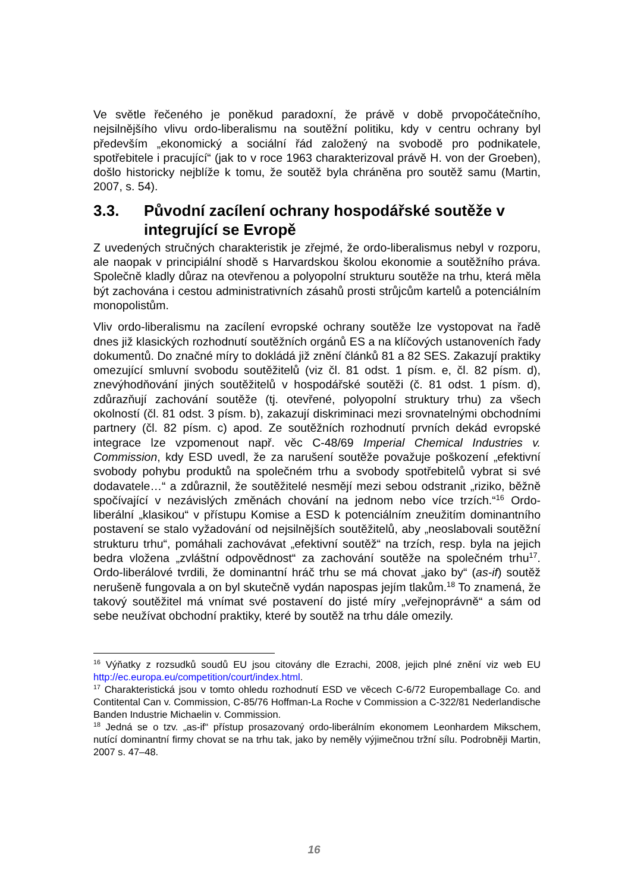Ve světle řečeného je poněkud paradoxní, že právě v době prvopočátečního, nejsilnějšího vlivu ordo-liberalismu na soutěžní politiku, kdy v centru ochrany byl především „ekonomický a sociální řád založený na svobodě pro podnikatele, spotřebitele i pracující“ (jak to v roce 1963 charakterizoval právě H. von der Groeben), došlo historicky nejblíže k tomu, že soutěž byla chráněna pro soutěž samu (Martin, 2007, s. 54).
3.3. Původní zacílení ochrany hospodářské soutěže v integrující se Evropě
Z uvedených stručných charakteristik je zřejmé, že ordo-liberalismus nebyl v rozporu, ale naopak v principiální shodě s Harvardskou školou ekonomie a soutěžního práva. Společně kladly důraz na otevřenou a polyopolní strukturu soutěže na trhu, která měla být zachována i cestou administrativních zásahů prosti strůjcům kartelů a potenciálním monopolistům.
Vliv ordo-liberalismu na zacílení evropské ochrany soutěže lze vystopovat na řadě dnes již klasických rozhodnutí soutěžních orgánů ES a na klíčových ustanoveních řady dokumentů. Do značné míry to dokládá již znění článků 81 a 82 SES. Zakazují praktiky omezující smluvní svobodu soutěžitelů (viz čl. 81 odst. 1 písm. e, čl. 82 písm. d), znevýhodňování jiných soutěžitelů v hospodářské soutěži (č. 81 odst. 1 písm. d), zdůrazňují zachování soutěže (tj. otevřené, polyopolní struktury trhu) za všech okolností (čl. 81 odst. 3 písm. b), zakazují diskriminaci mezi srovnatelnými obchodními partnery (čl. 82 písm. c) apod. Ze soutěžních rozhodnutí prvních dekád evropské integrace lze vzpomenout např. věc C-48/69 Imperial Chemical Industries v. Commission, kdy ESD uvedl, že za narušení soutěže považuje poškození „efektivní svobody pohybu produktů na společném trhu a svobody spotřebitelů vybrat si své dodavatele…“ a zdůraznil, že soutěžitelé nesmějí mezi sebou odstranit „riziko, běžně spočívající v nezávislých změnách chování na jednom nebo více trzích.“<sup>16</sup> Ordo-liberální „klasikou“ v přístupu Komise a ESD k potenciálním zneužitím dominantního postavení se stalo vyžadování od nejsilnějších soutěžitelů, aby „neoslabovali soutěžní strukturu trhu“, pomáhali zachovávat „efektivní soutěž“ na trzích, resp. byla na jejich bedra vložena „zvláštní odpovědnost“ za zachování soutěže na společném trhu<sup>17</sup>. Ordo-liberálové tvrdili, že dominantní hráč trhu se má chovat „jako by“ (as-if) soutěž nerušeně fungovala a on byl skutečně vydán napospas jejím tlakům.<sup>18</sup> To znamená, že takový soutěžitel má vnímat své postavení do jisté míry „veřejnoprávně“ a sám od sebe neužívat obchodní praktiky, které by soutěž na trhu dále omezily.
<sup>16</sup> Výňatky z rozsudků soudů EU jsou citovány dle Ezrachi, 2008, jejich plné znění viz web EU http://ec.europa.eu/competition/court/index.html.
<sup>17</sup> Charakteristická jsou v tomto ohledu rozhodnutí ESD ve věcech C-6/72 Europemballage Co. and Contitental Can v. Commission, C-85/76 Hoffman-La Roche v Commission a C-322/81 Nederlandische Banden Industrie Michaelin v. Commission.
<sup>18</sup> Jedná se o tzv. „as-if“ přístup prosazovaný ordo-liberálním ekonomem Leonhardem Mikschem, nutící dominantní firmy chovat se na trhu tak, jako by neměly výjimečnou tržní sílu. Podrobněji Martin, 2007 s. 47–48.
16